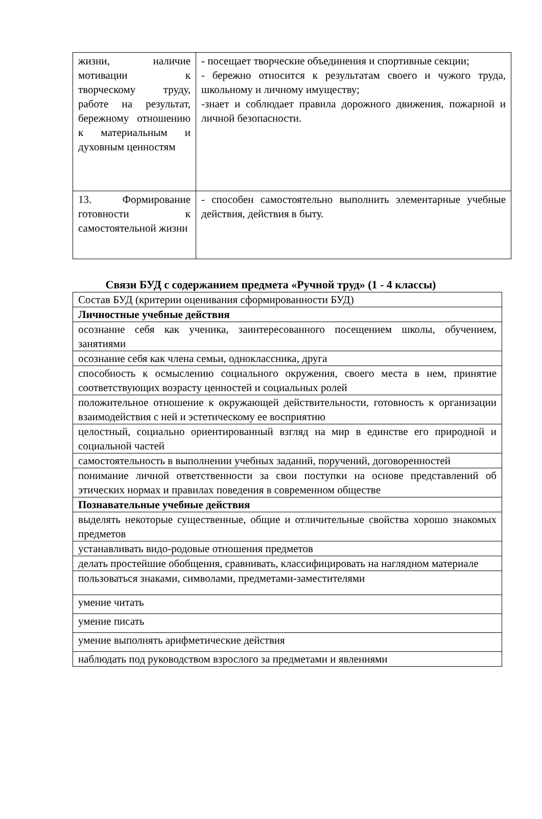| жизни, наличие мотивации к творческому труду, работе на результат, бережному отношению к материальным и духовным ценностям | - посещает творческие объединения и спортивные секции; - бережно относится к результатам своего и чужого труда, школьному и личному имуществу; -знает и соблюдает правила дорожного движения, пожарной и личной безопасности. |
| 13. Формирование готовности к самостоятельной жизни | - способен самостоятельно выполнить элементарные учебные действия, действия в быту. |
Связи БУД с содержанием предмета «Ручной труд» (1 - 4 классы)
| Состав БУД (критерии оценивания сформированности БУД) |
| Личностные учебные действия |
| осознание себя как ученика, заинтересованного посещением школы, обучением, занятиями |
| осознание себя как члена семьи, одноклассника, друга |
| способность к осмыслению социального окружения, своего места в нем, принятие соответствующих возрасту ценностей и социальных ролей |
| положительное отношение к окружающей действительности, готовность к организации взаимодействия с ней и эстетическому ее восприятию |
| целостный, социально ориентированный взгляд на мир в единстве его природной и социальной частей |
| самостоятельность в выполнении учебных заданий, поручений, договоренностей |
| понимание личной ответственности за свои поступки на основе представлений об этических нормах и правилах поведения в современном обществе |
| Познавательные учебные действия |
| выделять некоторые существенные, общие и отличительные свойства хорошо знакомых предметов |
| устанавливать видо-родовые отношения предметов |
| делать простейшие обобщения, сравнивать, классифицировать на наглядном материале |
| пользоваться знаками, символами, предметами-заместителями |
| умение читать |
| умение писать |
| умение выполнять арифметические действия |
| наблюдать под руководством взрослого за предметами и явлениями |